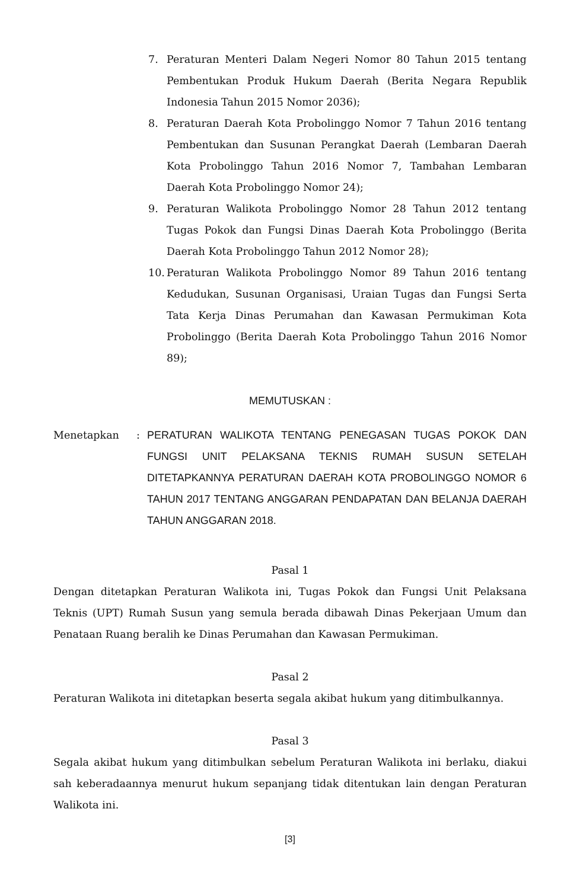7. Peraturan Menteri Dalam Negeri Nomor 80 Tahun 2015 tentang Pembentukan Produk Hukum Daerah (Berita Negara Republik Indonesia Tahun 2015 Nomor 2036);
8. Peraturan Daerah Kota Probolinggo Nomor 7 Tahun 2016 tentang Pembentukan dan Susunan Perangkat Daerah (Lembaran Daerah Kota Probolinggo Tahun 2016 Nomor 7, Tambahan Lembaran Daerah Kota Probolinggo Nomor 24);
9. Peraturan Walikota Probolinggo Nomor 28 Tahun 2012 tentang Tugas Pokok dan Fungsi Dinas Daerah Kota Probolinggo (Berita Daerah Kota Probolinggo Tahun 2012 Nomor 28);
10.
Peraturan Walikota Probolinggo Nomor 89 Tahun 2016 tentang Kedudukan, Susunan Organisasi, Uraian Tugas dan Fungsi Serta Tata Kerja Dinas Perumahan dan Kawasan Permukiman Kota Probolinggo (Berita Daerah Kota Probolinggo Tahun 2016 Nomor 89);
MEMUTUSKAN :
Menetapkan :
PERATURAN WALIKOTA TENTANG PENEGASAN TUGAS POKOK DAN FUNGSI UNIT PELAKSANA TEKNIS RUMAH SUSUN SETELAH DITETAPKANNYA PERATURAN DAERAH KOTA PROBOLINGGO NOMOR 6 TAHUN 2017 TENTANG ANGGARAN PENDAPATAN DAN BELANJA DAERAH TAHUN ANGGARAN 2018.
Pasal 1
Dengan ditetapkan Peraturan Walikota ini, Tugas Pokok dan Fungsi Unit Pelaksana Teknis (UPT) Rumah Susun yang semula berada dibawah Dinas Pekerjaan Umum dan Penataan Ruang beralih ke Dinas Perumahan dan Kawasan Permukiman.
Pasal 2
Peraturan Walikota ini ditetapkan beserta segala akibat hukum yang ditimbulkannya.
Pasal 3
Segala akibat hukum yang ditimbulkan sebelum Peraturan Walikota ini berlaku, diakui sah keberadaannya menurut hukum sepanjang tidak ditentukan lain dengan Peraturan Walikota ini.
[3]